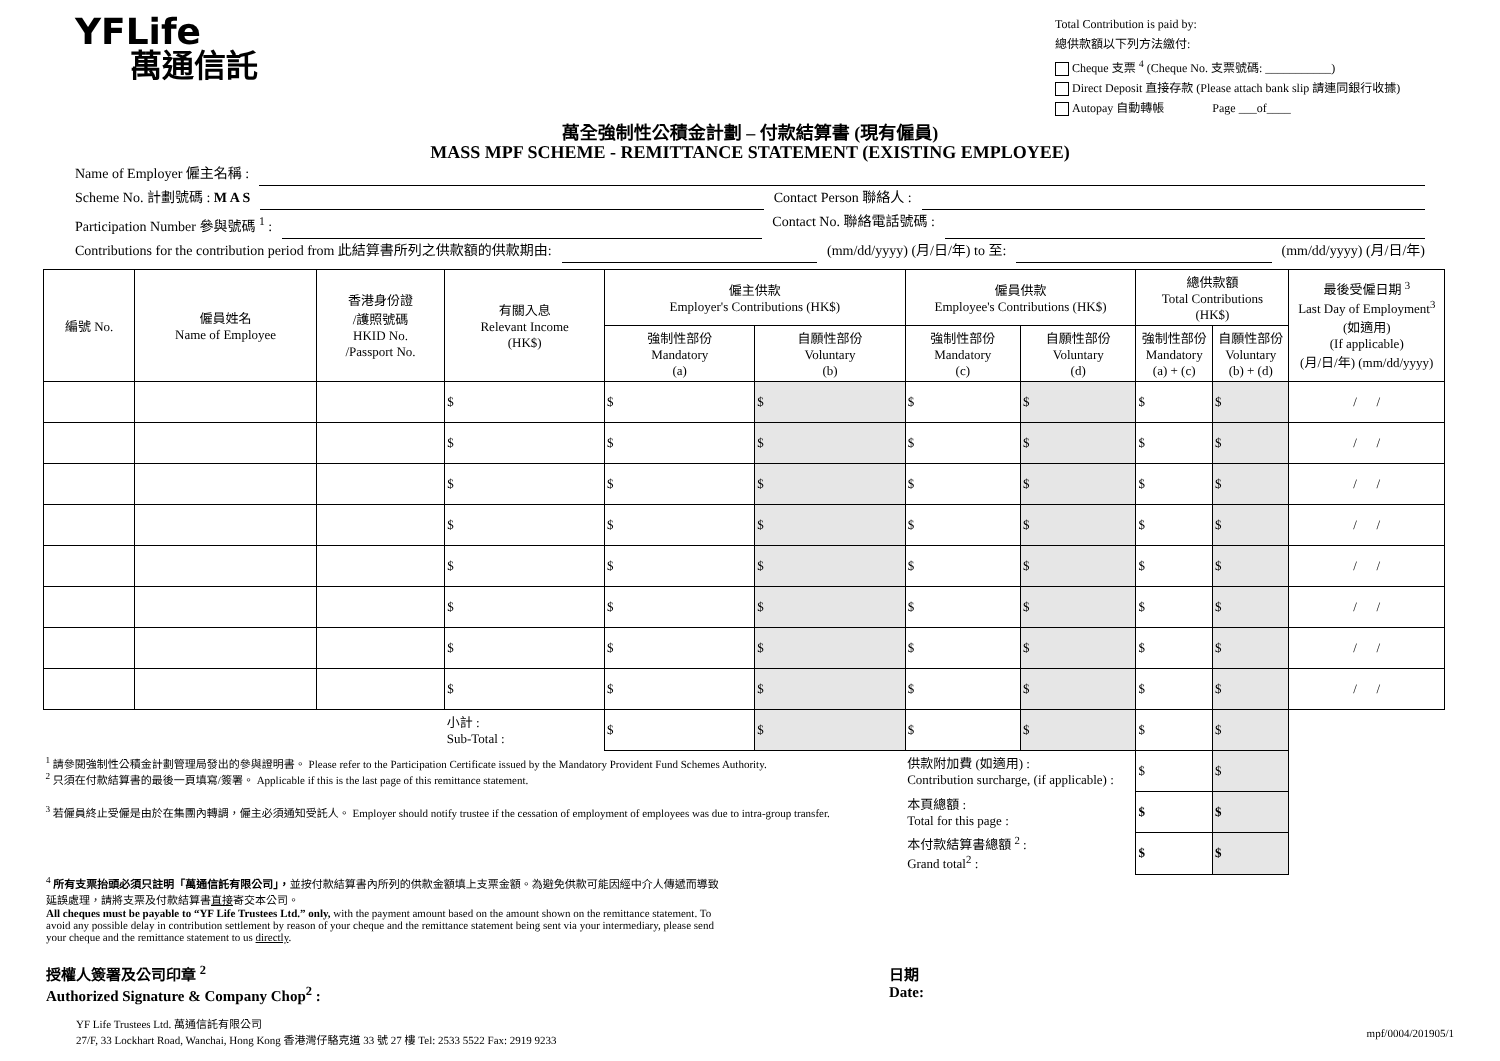YFLife
萬通信託
Total Contribution is paid by:
總供款額以下列方法繳付:
Cheque 支票 <sup>4</sup> (Cheque No. 支票號碼: ___________)
Direct Deposit 直接存款 (Please attach bank slip 請連同銀行收據)
Autopay 自動轉帳 Page ___of____
萬全強制性公積金計劃 – 付款結算書 (現有僱員)
MASS MPF SCHEME - REMITTANCE STATEMENT (EXISTING EMPLOYEE)
Name of Employer 僱主名稱 :
Scheme No. 計劃號碼 : M A S Contact Person 聯絡人 :
Participation Number 參與號碼 <sup>1</sup> : Contact No. 聯絡電話號碼 :
Contributions for the contribution period from 此結算書所列之供款額的供款期由: (mm/dd/yyyy) (月/日/年) to 至: (mm/dd/yyyy) (月/日/年)
| 編號 No. | 僱員姓名 Name of Employee | 香港身份證 /護照號碼 HKID No. /Passport No. | 有關入息 Relevant Income (HK$) | 僱主供款 Employer's Contributions (HK$) | | 僱員供款 Employee's Contributions (HK$) | | 總供款額 Total Contributions (HK$) | | 最後受僱日期 <sup>3</sup> Last Day of Employment<sup>3</sup> (如適用) (If applicable) (月/日/年) (mm/dd/yyyy) |
| --- | --- | --- | --- | --- | --- | --- | --- | --- | --- | --- |
| | | | | 強制性部份 Mandatory (a) | 自願性部份 Voluntary (b) | 強制性部份 Mandatory (c) | 自願性部份 Voluntary (d) | 強制性部份 Mandatory (a) + (c) | 自願性部份 Voluntary (b) + (d) | |
| | | | $ | $ | $ | $ | $ | $ | $ | / / |
| | | | $ | $ | $ | $ | $ | $ | $ | / / |
| | | | $ | $ | $ | $ | $ | $ | $ | / / |
| | | | $ | $ | $ | $ | $ | $ | $ | / / |
| | | | $ | $ | $ | $ | $ | $ | $ | / / |
| | | | $ | $ | $ | $ | $ | $ | $ | / / |
| | | | $ | $ | $ | $ | $ | $ | $ | / / |
| | | | $ | $ | $ | $ | $ | $ | $ | / / |
| | | | 小計 : Sub-Total : | $ | $ | $ | $ | $ | $ | |
| <sup>1</sup> 請參閱強制性公積金計劃管理局發出的參與證明書。 Please refer to the Participation Certificate issued by the Mandatory Provident Fund Schemes Authority. <sup>2</sup> 只須在付款結算書的最後一頁填寫/簽署。 Applicable if this is the last page of this remittance statement. | | | | | | 供款附加費 (如適用) : Contribution surcharge, (if applicable) : | | $ | $ | |
| <sup>3</sup> 若僱員終止受僱是由於在集團內轉調，僱主必須通知受託人。 Employer should notify trustee if the cessation of employment of employees was due to intra-group transfer. | | | | | | 本頁總額 : Total for this page : | | $ | $ | |
| | | | | | | 本付款結算書總額 <sup>2</sup> : Grand total<sup>2</sup> : | | $ | $ | |
<sup>4</sup> 所有支票抬頭必須只註明「萬通信託有限公司」，並按付款結算書內所列的供款金額填上支票金額。為避免供款可能因經中介人傳遞而導致延誤處理，請將支票及付款結算書直接寄交本公司。
All cheques must be payable to “YF Life Trustees Ltd.” only, with the payment amount based on the amount shown on the remittance statement. To avoid any possible delay in contribution settlement by reason of your cheque and the remittance statement being sent via your intermediary, please send your cheque and the remittance statement to us directly.
授權人簽署及公司印章 <sup>2</sup>
Authorized Signature & Company Chop<sup>2</sup> :
日期
Date:
YF Life Trustees Ltd. 萬通信託有限公司
27/F, 33 Lockhart Road, Wanchai, Hong Kong 香港灣仔駱克道 33 號 27 樓 Tel: 2533 5522 Fax: 2919 9233
mpf/0004/201905/1